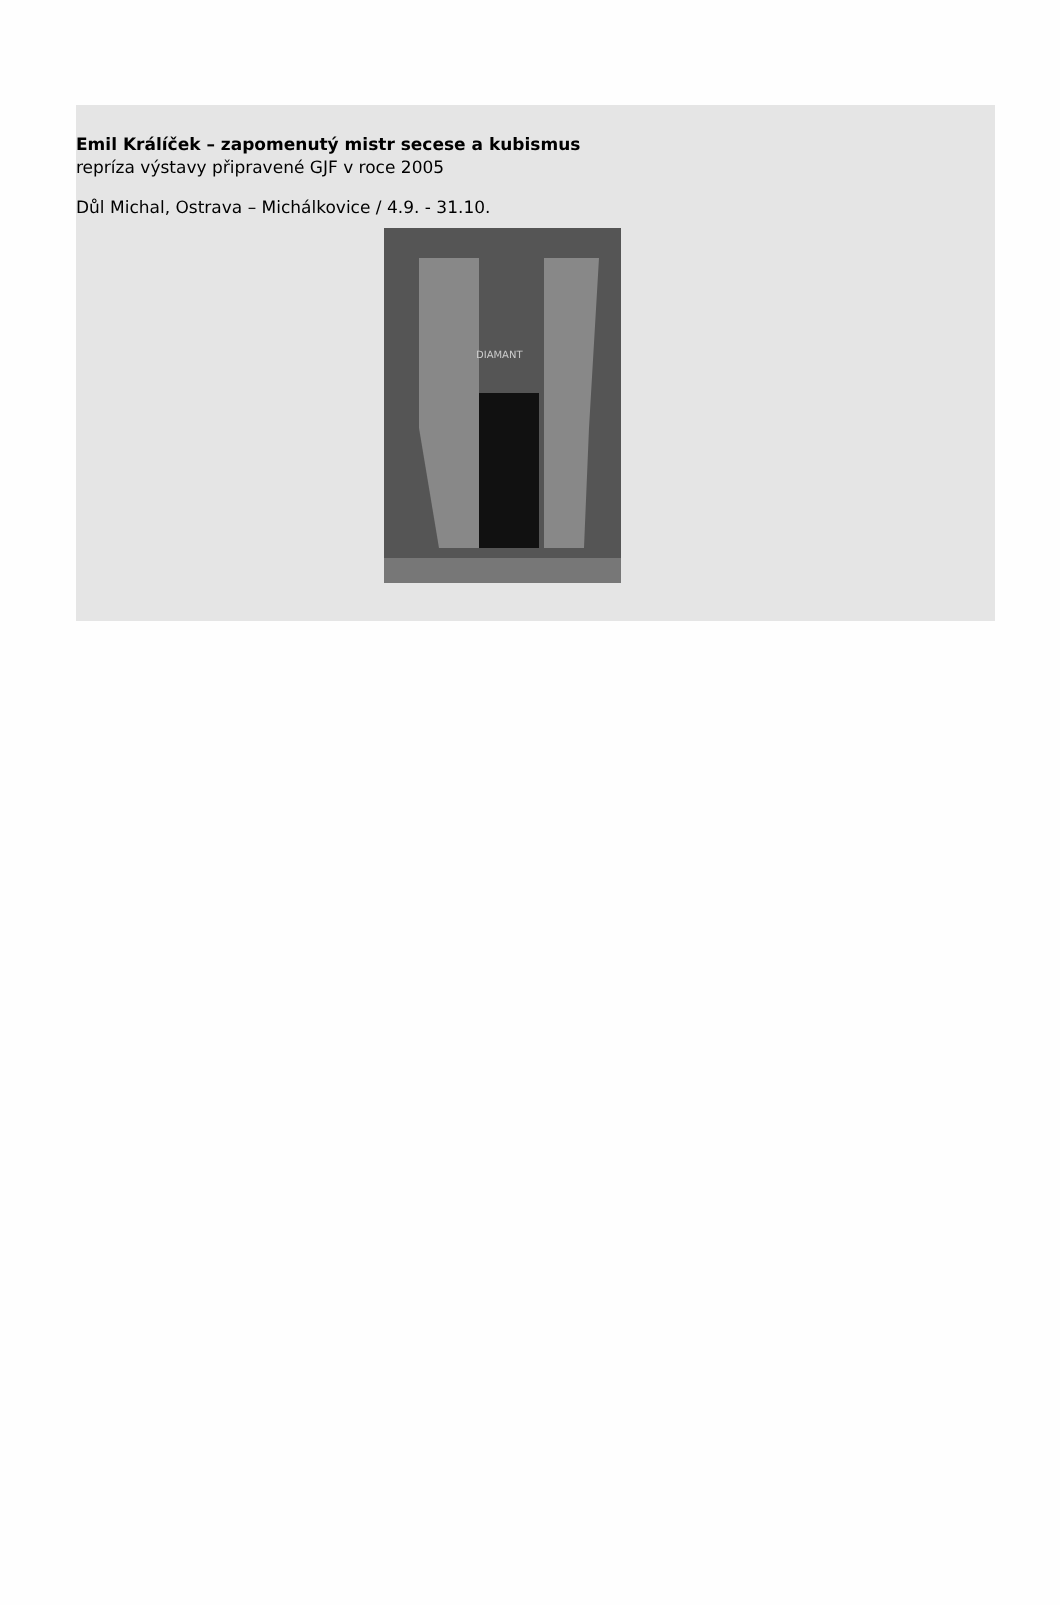Emil Králíček – zapomenutý mistr secese a kubismus
repríza výstavy připravené GJF v roce 2005
Důl Michal, Ostrava – Michálkovice / 4.9. - 31.10.
DIAMANT